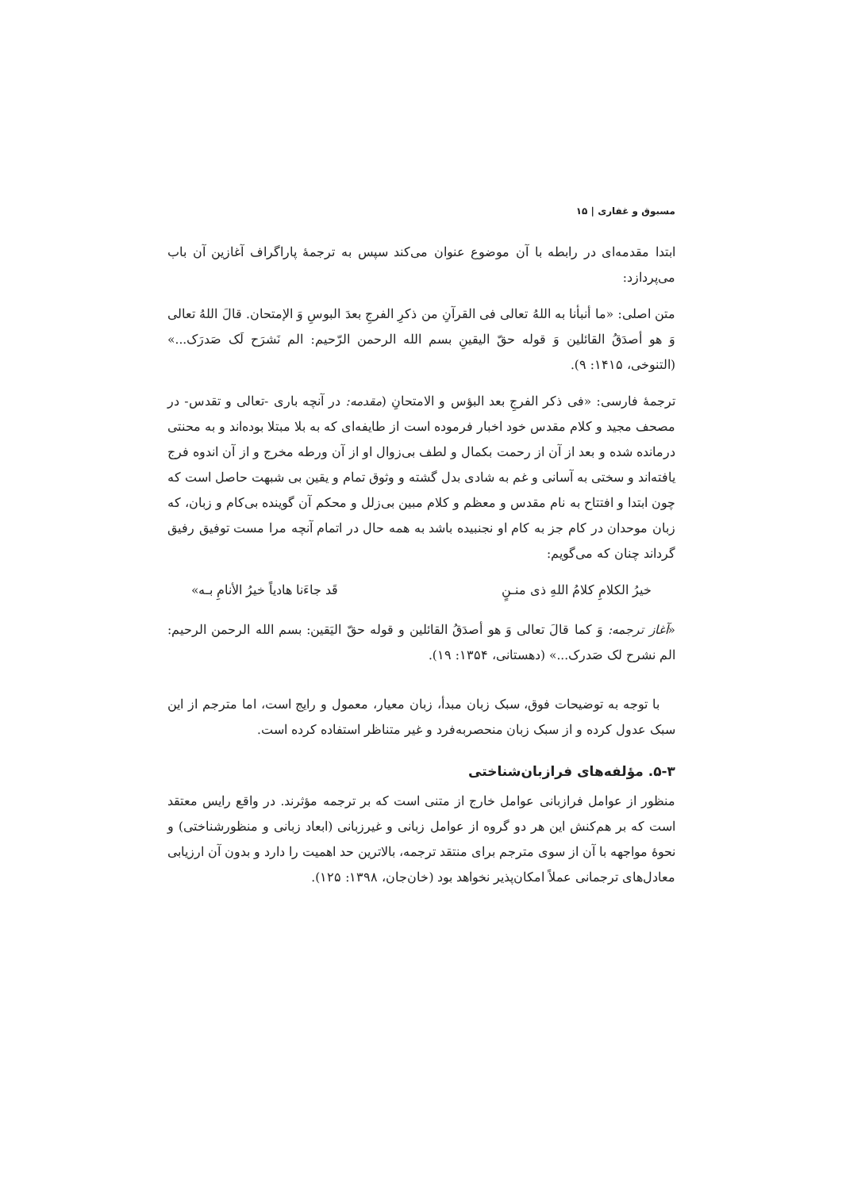مسبوق و غفاری | ۱۵
ابتدا مقدمه‌ای در رابطه با آن موضوع عنوان می‌کند سپس به ترجمهٔ پاراگراف آغازین آن باب می‌پردازد:
متن اصلی: «ما أنبأنا به اللهُ تعالی فی القرآنِ من ذکرِ الفرجِ بعدَ البوسِ وَ الإمتحان. قالَ اللهُ تعالی وَ هو أصدَقُ القائلین وَ قوله حقّ الیقینِ بسم الله الرحمن الرّحیم: الم نَشرَح لَک صَدرَک...» (التنوخی، ۱۴۱۵: ۹).
ترجمهٔ فارسی: «فی ذکر الفرجِ بعد البؤس و الامتحانِ (مقدمه: در آنچه باری -تعالی و تقدس- در مصحف مجید و کلام مقدس خود اخبار فرموده است از طایفه‌ای که به بلا مبتلا بوده‌اند و به محنتی درمانده شده و بعد از آن از رحمت بکمال و لطف بی‌زوال او از آن ورطه مخرج و از آن اندوه فرج یافته‌اند و سختی به آسانی و غم به شادی بدل گشته و وثوق تمام و یقین بی شبهت حاصل است که چون ابتدا و افتتاح به نام مقدس و معظم و کلام مبین بی‌زلل و محکم آن گوینده بی‌کام و زبان، که زبان موحدان در کام جز به کام او نجنبیده باشد به همه حال در اتمام آنچه مرا مست توفیق رفیق گرداند چنان که می‌گویم:
خیرُ الکلامِ کلامُ اللهِ ذی منـنٍ قَد جاءَنا هادیاً خیرُ الأنامِ بـه»
«آغاز ترجمه: وَ کما قالَ تعالی وَ هو أصدَقُ القائلین و قوله حقّ الیَقین: بسم الله الرحمن الرحیم: الم نشرح لک صَدرک...» (دهستانی، ۱۳۵۴: ۱۹).
با توجه به توضیحات فوق، سبک زبان مبدأ، زبان معیار، معمول و رایج است، اما مترجم از این سبک عدول کرده و از سبک زبان منحصربه‌فرد و غیر متناظر استفاده کرده است.
۵-۳. مؤلفه‌های فرازبان‌شناختی
منظور از عوامل فرازبانی عوامل خارج از متنی است که بر ترجمه مؤثرند. در واقع رایس معتقد است که بر هم‌کنش این هر دو گروه از عوامل زبانی و غیرزبانی (ابعاد زبانی و منظورشناختی) و نحوهٔ مواجهه با آن از سوی مترجم برای منتقد ترجمه، بالاترین حد اهمیت را دارد و بدون آن ارزیابی معادل‌های ترجمانی عملاً امکان‌پذیر نخواهد بود (خان‌جان، ۱۳۹۸: ۱۲۵).